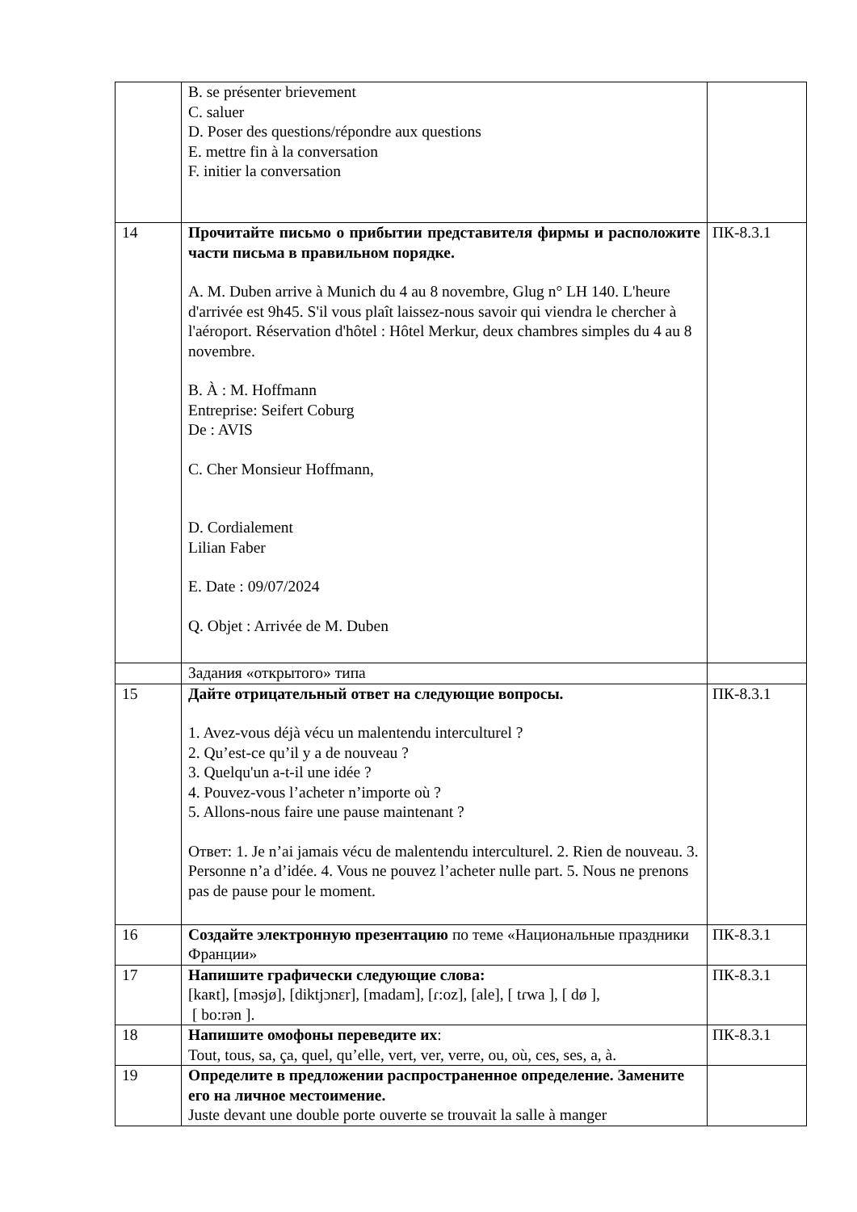| | B. se présenter brievement C. saluer D. Poser des questions/répondre aux questions E. mettre fin à la conversation F. initier la conversation | |
| 14 | Прочитайте письмо о прибытии представителя фирмы и расположите части письма в правильном порядке. A. M. Duben arrive à Munich du 4 au 8 novembre, Glug n° LH 140. L'heure d'arrivée est 9h45. S'il vous plaît laissez-nous savoir qui viendra le chercher à l'aéroport. Réservation d'hôtel : Hôtel Merkur, deux chambres simples du 4 au 8 novembre. B. À : M. Hoffmann Entreprise: Seifert Coburg De : AVIS C. Cher Monsieur Hoffmann, D. Cordialement Lilian Faber E. Date : 09/07/2024 Q. Objet : Arrivée de M. Duben | ПК-8.3.1 |
| | Задания «открытого» типа | |
| 15 | Дайте отрицательный ответ на следующие вопросы. 1. Avez-vous déjà vécu un malentendu interculturel ? 2. Qu’est-ce qu’il y a de nouveau ? 3. Quelqu'un a-t-il une idée ? 4. Pouvez-vous l’acheter n’importe où ? 5. Allons-nous faire une pause maintenant ? Ответ: 1. Je n’ai jamais vécu de malentendu interculturel. 2. Rien de nouveau. 3. Personne n’a d’idée. 4. Vous ne pouvez l’acheter nulle part. 5. Nous ne prenons pas de pause pour le moment. | ПК-8.3.1 |
| 16 | Создайте электронную презентацию по теме «Национальные праздники Франции» | ПК-8.3.1 |
| 17 | Напишите графически следующие слова: [kaʀt], [məsjø], [diktjɔnɛr], [madam], [ɾ:oz], [ale], [ tɾwa ], [ dø ], [ bo:rən ]. | ПК-8.3.1 |
| 18 | Напишите омофоны переведите их : Tout, tous, sa, ça, quel, qu’elle, vert, ver, verre, ou, où, ces, ses, a, à. | ПК-8.3.1 |
| 19 | Определите в предложении распространенное определение. Замените его на личное местоимение. Juste devant une double porte ouverte se trouvait la salle à manger | |